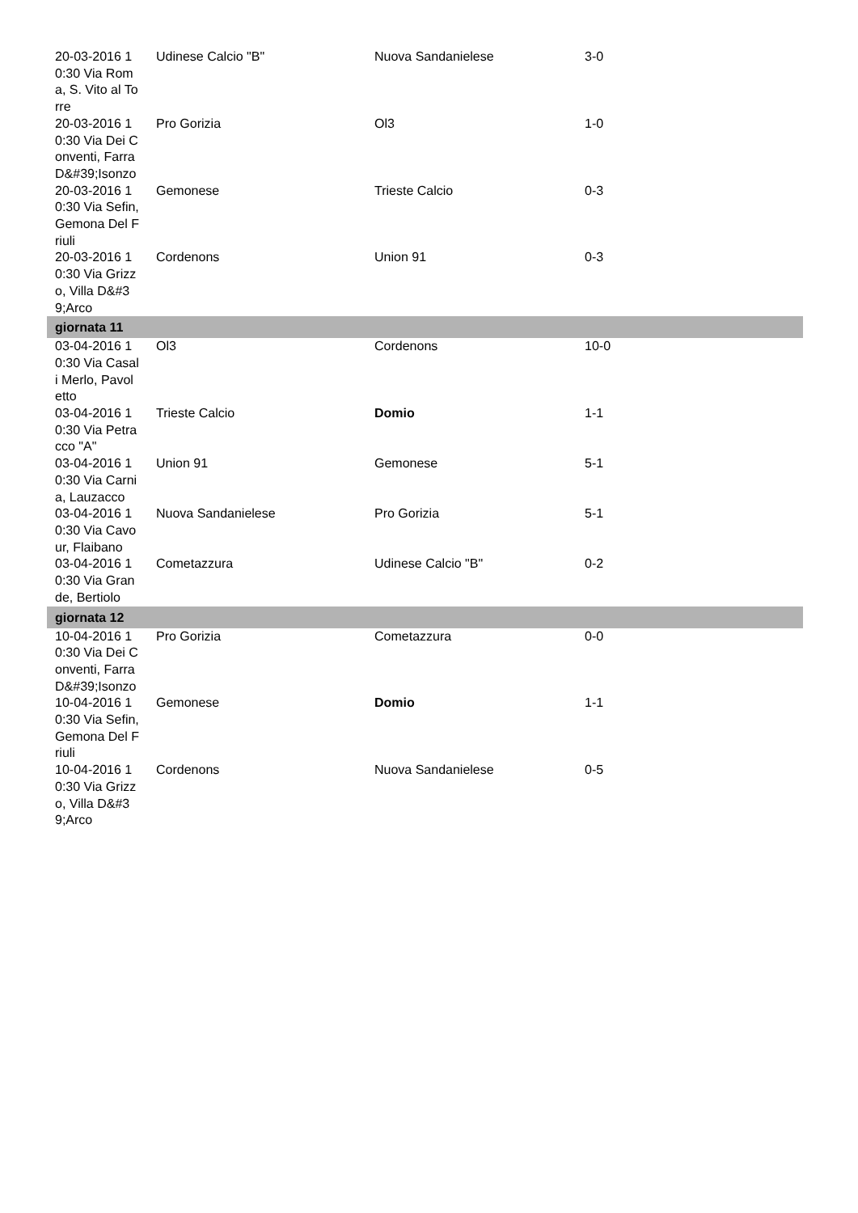| 20-03-2016 10:30 Via Roma, S. Vito al Torre | Udinese Calcio "B" | Nuova Sandanielese | 3-0 |
| 20-03-2016 10:30 Via Dei Conventi, Farra D&#39;Isonzo | Pro Gorizia | Ol3 | 1-0 |
| 20-03-2016 10:30 Via Sefin, Gemona Del Friuli | Gemonese | Trieste Calcio | 0-3 |
| 20-03-2016 10:30 Via Grizzo, Villa D&#39;Arco | Cordenons | Union 91 | 0-3 |
| giornata 11 | | | |
| 03-04-2016 10:30 Via Casali Merlo, Pavoletto | Ol3 | Cordenons | 10-0 |
| 03-04-2016 10:30 Via Petracco "A" | Trieste Calcio | Domio | 1-1 |
| 03-04-2016 10:30 Via Carnia, Lauzacco | Union 91 | Gemonese | 5-1 |
| 03-04-2016 10:30 Via Cavour, Flaibano | Nuova Sandanielese | Pro Gorizia | 5-1 |
| 03-04-2016 10:30 Via Grande, Bertiolo | Cometazzura | Udinese Calcio "B" | 0-2 |
| giornata 12 | | | |
| 10-04-2016 10:30 Via Dei Conventi, Farra D&#39;Isonzo | Pro Gorizia | Cometazzura | 0-0 |
| 10-04-2016 10:30 Via Sefin, Gemona Del Friuli | Gemonese | Domio | 1-1 |
| 10-04-2016 10:30 Via Grizzo, Villa D&#39;Arco | Cordenons | Nuova Sandanielese | 0-5 |